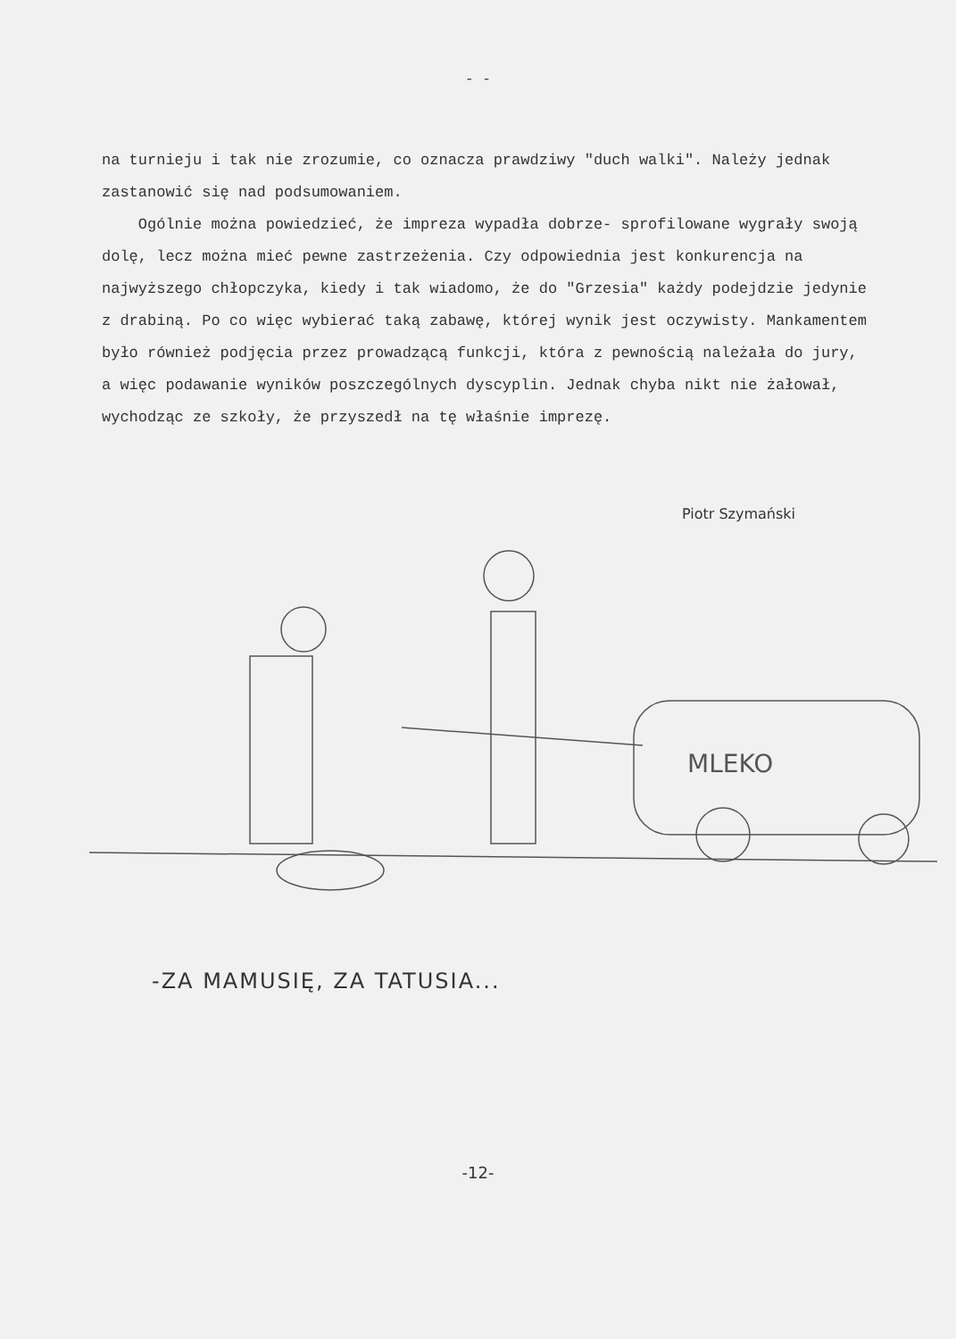- -
na turnieju i tak nie zrozumie, co oznacza prawdziwy "duch walki". Należy jednak zastanowić się nad podsumowaniem.
Ogólnie można powiedzieć, że impreza wypadła dobrze- sprofilowane wygrały swoją dolę, lecz można mieć pewne zastrzeżenia. Czy odpowiednia jest konkurencja na najwyższego chłopczyka, kiedy i tak wiadomo, że do "Grzesia" każdy podejdzie jedynie z drabiną. Po co więc wybierać taką zabawę, której wynik jest oczywisty. Mankamentem było również podjęcia przez prowadzącą funkcji, która z pewnością należała do jury, a więc podawanie wyników poszczególnych dyscyplin. Jednak chyba nikt nie żałował, wychodząc ze szkoły, że przyszedł na tę właśnie imprezę.
Piotr Szymański
MLEKO
-ZA MAMUSIĘ, ZA TATUSIA...
-12-